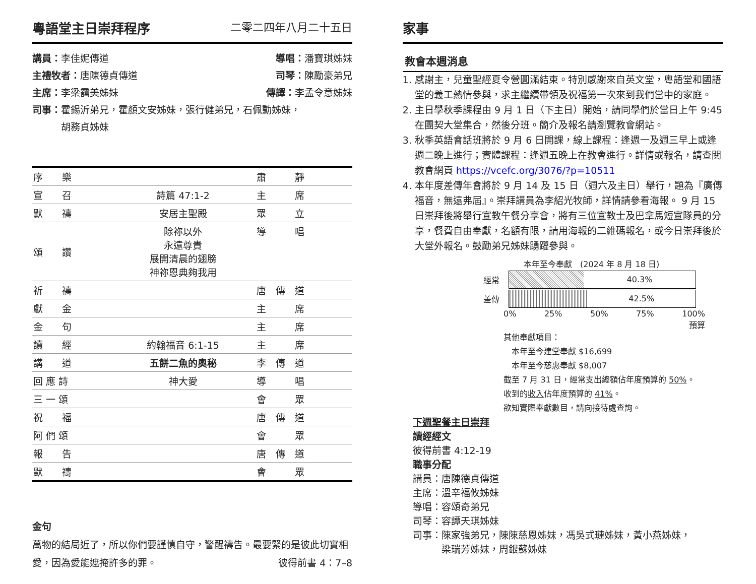粵語堂主日崇拜程序 二零二四年八月二十五日
講員：李佳妮傳道 導唱：潘寶琪姊妹
主禮牧者：唐陳德貞傳道 司琴：陳勵豪弟兄
主席：李梁靄美姊妹 傳譯：李孟令意姊妹
司事：霍錫沂弟兄，霍顏文安姊妹，張行健弟兄，石佩勳姊妹，
　　　胡務貞姊妹
| 序 樂 | | 肅 靜 |
| 宣 召 | 詩篇 47:1-2 | 主 席 |
| 默 禱 | 安居主聖殿 | 眾 立 |
| 頌 讚 | 除祢以外 永遠尊貴 展開清晨的翅膀 神祢恩典夠我用 | 導 唱 |
| 祈 禱 | | 唐 傳 道 |
| 獻 金 | | 主 席 |
| 金 句 | | 主 席 |
| 讀 經 | 約翰福音 6:1-15 | 主 席 |
| 講 道 | 五餅二魚的奧秘 | 李 傳 道 |
| 回 應 詩 | 神大愛 | 導 唱 |
| 三 一 頌 | | 會 眾 |
| 祝 福 | | 唐 傳 道 |
| 阿 們 頌 | | 會 眾 |
| 報 告 | | 唐 傳 道 |
| 默 禱 | | 會 眾 |
金句
萬物的結局近了，所以你們要謹慎自守，警醒禱告。最要緊的是彼此切實相愛，因為愛能遮掩許多的罪。 彼得前書 4：7–8
家事
教會本週消息
1. 感謝主，兒童聖經夏令營圓滿結束。特別感謝來自英文堂，粵語堂和國語堂的義工熱情參與，求主繼續帶領及祝福第一次來到我們當中的家庭。
2. 主日學秋季課程由 9 月 1 日（下主日）開始，請同學們於當日上午 9:45 在團契大堂集合，然後分班。簡介及報名請瀏覽教會網站。
3. 秋季英語會話班將於 9 月 6 日開課，線上課程：逢週一及週三早上或逢週二晚上進行；實體課程：逢週五晚上在教會進行。詳情或報名，請查閱教會網頁 https://vcefc.org/3076/?p=10511
4. 本年度差傳年會將於 9 月 14 及 15 日（週六及主日）舉行，題為『廣傳福音，無遠弗屆』。崇拜講員為李紹光牧師，詳情請參看海報。 9 月 15 日崇拜後將舉行宣教午餐分享會，將有三位宣教士及巴拿馬短宣隊員的分享，餐費自由奉獻，名額有限，請用海報的二維碼報名，或今日崇拜後於大堂外報名。鼓勵弟兄姊妹踴躍參與。
本年至今奉獻　(2024 年 8 月 18 日)
經常
40.3%
差傳
42.5%
0% 25% 50% 75% 100%
預算
其他奉獻項目：
　本年至今建堂奉獻 $16,699
　本年至今慈惠奉獻 $8,007
截至 7 月 31 日，經常支出總額佔年度預算的 50%。
收到的收入佔年度預算的 41%。
欲知實際奉獻數目，請向接待處查詢。
下週聖餐主日崇拜
讀經經文
彼得前書 4:12-19
職事分配
講員：唐陳德貞傳道
主席：溫辛福攸姊妹
導唱：容頌奇弟兄
司琴：容譚天琪姊妹
司事：陳家強弟兄，陳陳慈恩姊妹，馮吳式璉姊妹，黃小燕姊妹，
　　　梁瑞芳姊妹，周銀蘇姊妹